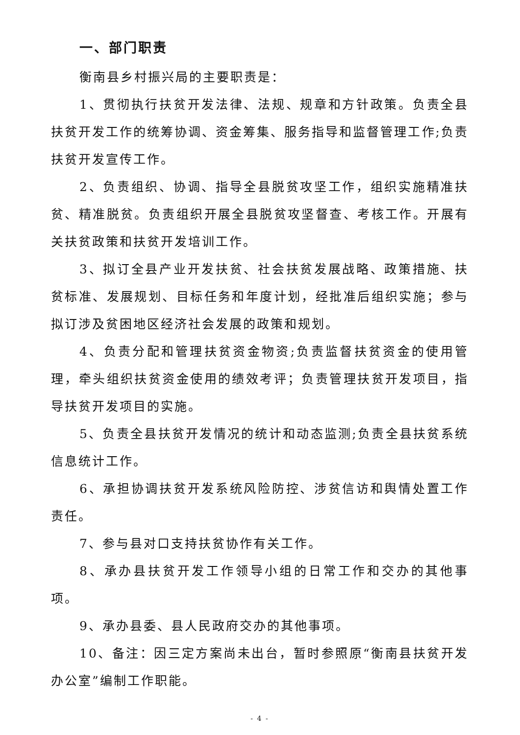一、部门职责
衡南县乡村振兴局的主要职责是：
1、贯彻执行扶贫开发法律、法规、规章和方针政策。负责全县扶贫开发工作的统筹协调、资金筹集、服务指导和监督管理工作;负责扶贫开发宣传工作。
2、负责组织、协调、指导全县脱贫攻坚工作，组织实施精准扶贫、精准脱贫。负责组织开展全县脱贫攻坚督查、考核工作。开展有关扶贫政策和扶贫开发培训工作。
3、拟订全县产业开发扶贫、社会扶贫发展战略、政策措施、扶贫标准、发展规划、目标任务和年度计划，经批准后组织实施；参与拟订涉及贫困地区经济社会发展的政策和规划。
4、负责分配和管理扶贫资金物资;负责监督扶贫资金的使用管理，牵头组织扶贫资金使用的绩效考评；负责管理扶贫开发项目，指导扶贫开发项目的实施。
5、负责全县扶贫开发情况的统计和动态监测;负责全县扶贫系统信息统计工作。
6、承担协调扶贫开发系统风险防控、涉贫信访和舆情处置工作责任。
7、参与县对口支持扶贫协作有关工作。
8、承办县扶贫开发工作领导小组的日常工作和交办的其他事项。
9、承办县委、县人民政府交办的其他事项。
10、备注：因三定方案尚未出台，暂时参照原“衡南县扶贫开发办公室”编制工作职能。
- 4 -